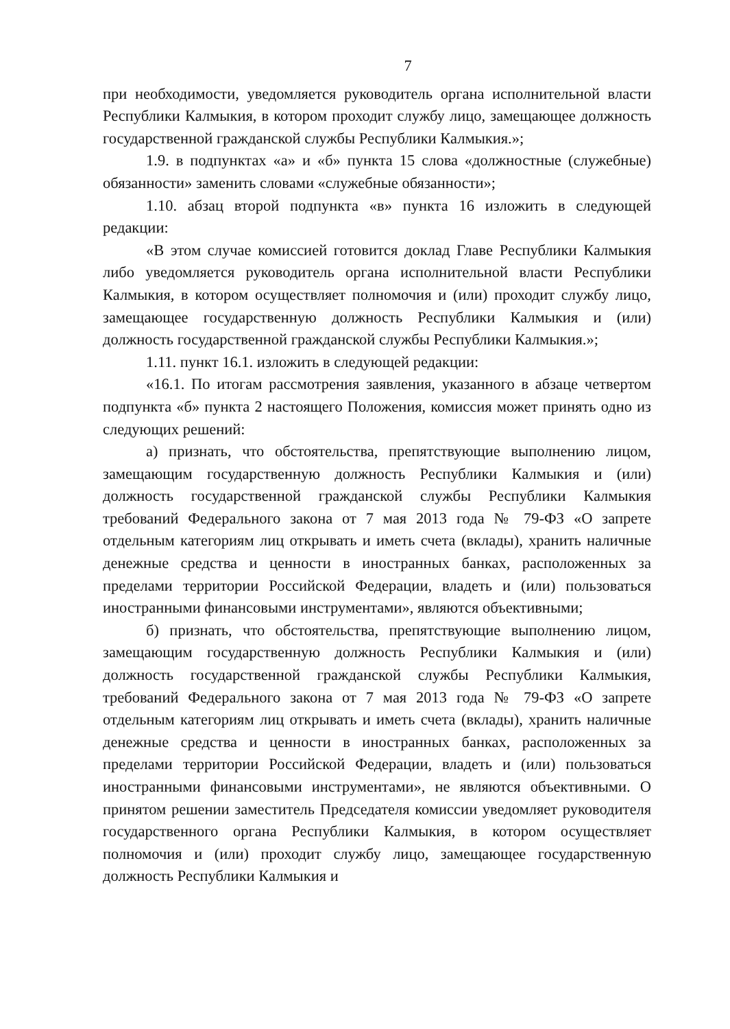7
при необходимости, уведомляется руководитель органа исполнительной власти Республики Калмыкия, в котором проходит службу лицо, замещающее должность государственной гражданской службы Республики Калмыкия.»;
1.9. в подпунктах «а» и «б» пункта 15 слова «должностные (служебные) обязанности» заменить словами «служебные обязанности»;
1.10. абзац второй подпункта «в» пункта 16 изложить в следующей редакции:
«В этом случае комиссией готовится доклад Главе Республики Калмыкия либо уведомляется руководитель органа исполнительной власти Республики Калмыкия, в котором осуществляет полномочия и (или) проходит службу лицо, замещающее государственную должность Республики Калмыкия и (или) должность государственной гражданской службы Республики Калмыкия.»;
1.11. пункт 16.1. изложить в следующей редакции:
«16.1. По итогам рассмотрения заявления, указанного в абзаце четвертом подпункта «б» пункта 2 настоящего Положения, комиссия может принять одно из следующих решений:
а) признать, что обстоятельства, препятствующие выполнению лицом, замещающим государственную должность Республики Калмыкия и (или) должность государственной гражданской службы Республики Калмыкия требований Федерального закона от 7 мая 2013 года № 79-ФЗ «О запрете отдельным категориям лиц открывать и иметь счета (вклады), хранить наличные денежные средства и ценности в иностранных банках, расположенных за пределами территории Российской Федерации, владеть и (или) пользоваться иностранными финансовыми инструментами», являются объективными;
б) признать, что обстоятельства, препятствующие выполнению лицом, замещающим государственную должность Республики Калмыкия и (или) должность государственной гражданской службы Республики Калмыкия, требований Федерального закона от 7 мая 2013 года № 79-ФЗ «О запрете отдельным категориям лиц открывать и иметь счета (вклады), хранить наличные денежные средства и ценности в иностранных банках, расположенных за пределами территории Российской Федерации, владеть и (или) пользоваться иностранными финансовыми инструментами», не являются объективными. О принятом решении заместитель Председателя комиссии уведомляет руководителя государственного органа Республики Калмыкия, в котором осуществляет полномочия и (или) проходит службу лицо, замещающее государственную должность Республики Калмыкия и